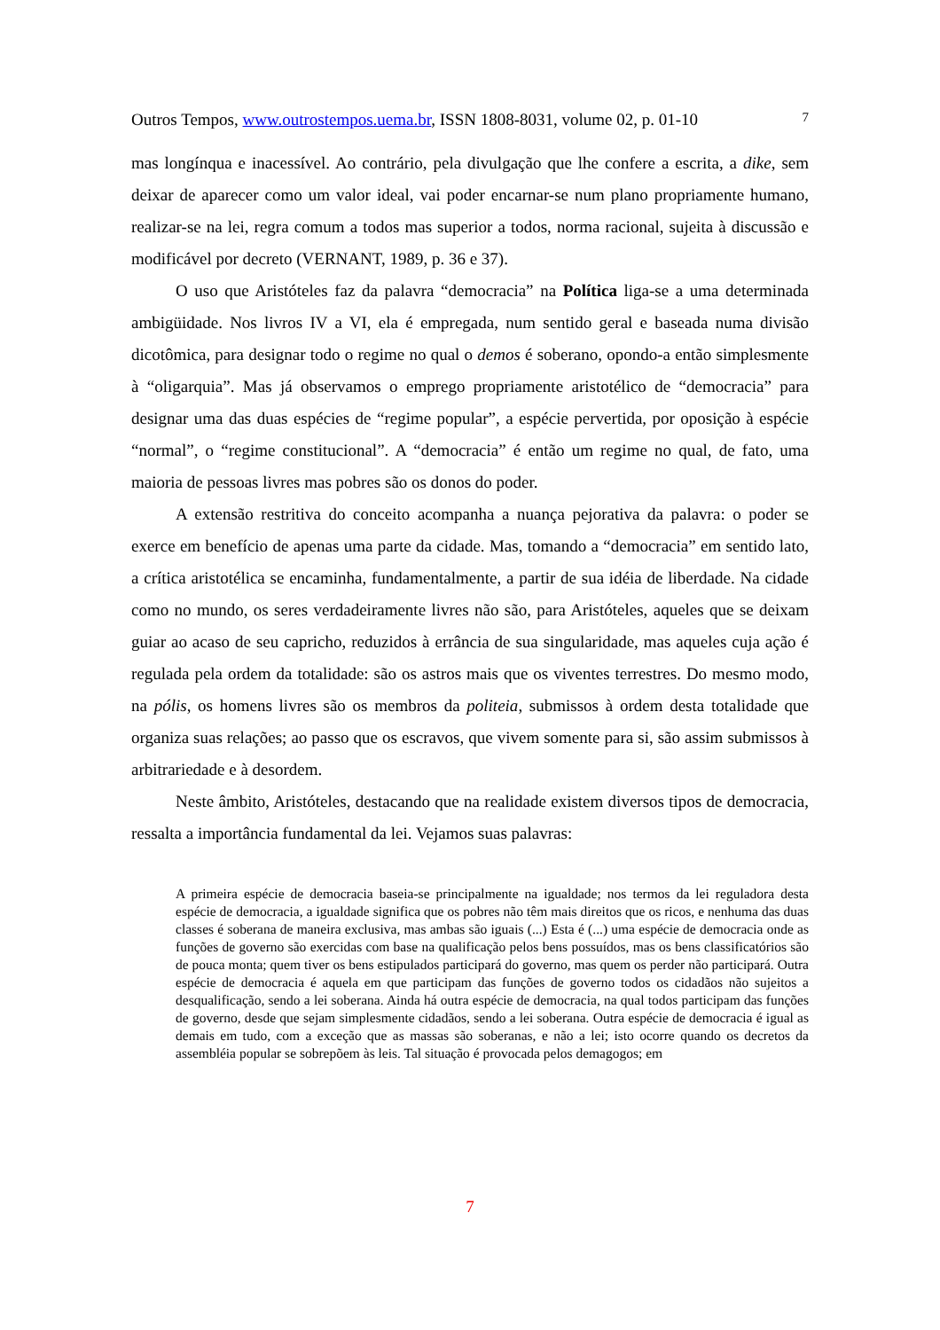Outros Tempos, www.outrostempos.uema.br, ISSN 1808-8031, volume 02, p. 01-10 7
mas longínqua e inacessível. Ao contrário, pela divulgação que lhe confere a escrita, a dike, sem deixar de aparecer como um valor ideal, vai poder encarnar-se num plano propriamente humano, realizar-se na lei, regra comum a todos mas superior a todos, norma racional, sujeita à discussão e modificável por decreto (VERNANT, 1989, p. 36 e 37).
O uso que Aristóteles faz da palavra “democracia” na Política liga-se a uma determinada ambigüidade. Nos livros IV a VI, ela é empregada, num sentido geral e baseada numa divisão dicotômica, para designar todo o regime no qual o demos é soberano, opondo-a então simplesmente à “oligarquia”. Mas já observamos o emprego propriamente aristotélico de “democracia” para designar uma das duas espécies de “regime popular”, a espécie pervertida, por oposição à espécie “normal”, o “regime constitucional”. A “democracia” é então um regime no qual, de fato, uma maioria de pessoas livres mas pobres são os donos do poder.
A extensão restritiva do conceito acompanha a nuança pejorativa da palavra: o poder se exerce em benefício de apenas uma parte da cidade. Mas, tomando a “democracia” em sentido lato, a crítica aristotélica se encaminha, fundamentalmente, a partir de sua idéia de liberdade. Na cidade como no mundo, os seres verdadeiramente livres não são, para Aristóteles, aqueles que se deixam guiar ao acaso de seu capricho, reduzidos à errância de sua singularidade, mas aqueles cuja ação é regulada pela ordem da totalidade: são os astros mais que os viventes terrestres. Do mesmo modo, na pólis, os homens livres são os membros da politeia, submissos à ordem desta totalidade que organiza suas relações; ao passo que os escravos, que vivem somente para si, são assim submissos à arbitrariedade e à desordem.
Neste âmbito, Aristóteles, destacando que na realidade existem diversos tipos de democracia, ressalta a importância fundamental da lei. Vejamos suas palavras:
A primeira espécie de democracia baseia-se principalmente na igualdade; nos termos da lei reguladora desta espécie de democracia, a igualdade significa que os pobres não têm mais direitos que os ricos, e nenhuma das duas classes é soberana de maneira exclusiva, mas ambas são iguais (...) Esta é (...) uma espécie de democracia onde as funções de governo são exercidas com base na qualificação pelos bens possuídos, mas os bens classificatórios são de pouca monta; quem tiver os bens estipulados participará do governo, mas quem os perder não participará. Outra espécie de democracia é aquela em que participam das funções de governo todos os cidadãos não sujeitos a desqualificação, sendo a lei soberana. Ainda há outra espécie de democracia, na qual todos participam das funções de governo, desde que sejam simplesmente cidadãos, sendo a lei soberana. Outra espécie de democracia é igual as demais em tudo, com a exceção que as massas são soberanas, e não a lei; isto ocorre quando os decretos da assembléia popular se sobrepõem às leis. Tal situação é provocada pelos demagogos; em
7